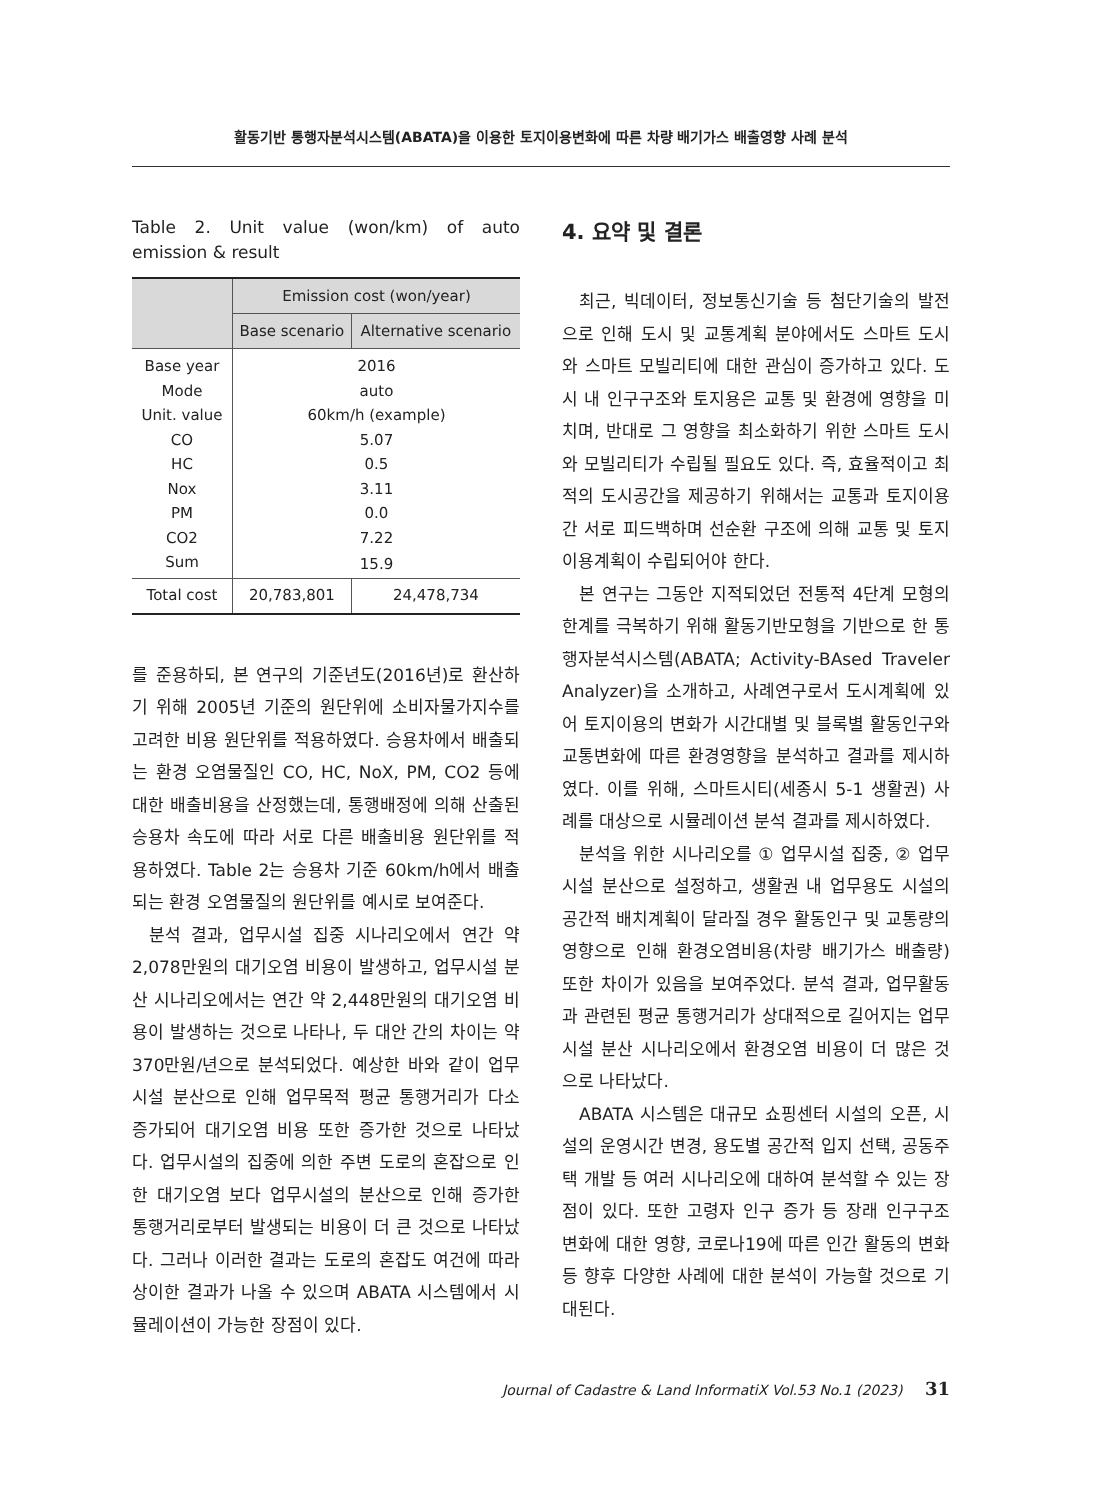활동기반 통행자분석시스템(ABATA)을 이용한 토지이용변화에 따른 차량 배기가스 배출영향 사례 분석
Table 2. Unit value (won/km) of auto emission & result
| | Emission cost (won/year) | |
| --- | --- | --- |
| | Base scenario | Alternative scenario |
| Base year | 2016 | |
| Mode | auto | |
| Unit. value | 60km/h (example) | |
| CO | 5.07 | |
| HC | 0.5 | |
| Nox | 3.11 | |
| PM | 0.0 | |
| CO2 | 7.22 | |
| Sum | 15.9 | |
| Total cost | 20,783,801 | 24,478,734 |
를 준용하되, 본 연구의 기준년도(2016년)로 환산하기 위해 2005년 기준의 원단위에 소비자물가지수를 고려한 비용 원단위를 적용하였다. 승용차에서 배출되는 환경 오염물질인 CO, HC, NoX, PM, CO2 등에 대한 배출비용을 산정했는데, 통행배정에 의해 산출된 승용차 속도에 따라 서로 다른 배출비용 원단위를 적용하였다. Table 2는 승용차 기준 60km/h에서 배출되는 환경 오염물질의 원단위를 예시로 보여준다.
분석 결과, 업무시설 집중 시나리오에서 연간 약 2,078만원의 대기오염 비용이 발생하고, 업무시설 분산 시나리오에서는 연간 약 2,448만원의 대기오염 비용이 발생하는 것으로 나타나, 두 대안 간의 차이는 약 370만원/년으로 분석되었다. 예상한 바와 같이 업무시설 분산으로 인해 업무목적 평균 통행거리가 다소 증가되어 대기오염 비용 또한 증가한 것으로 나타났다. 업무시설의 집중에 의한 주변 도로의 혼잡으로 인한 대기오염 보다 업무시설의 분산으로 인해 증가한 통행거리로부터 발생되는 비용이 더 큰 것으로 나타났다. 그러나 이러한 결과는 도로의 혼잡도 여건에 따라 상이한 결과가 나올 수 있으며 ABATA 시스템에서 시뮬레이션이 가능한 장점이 있다.
4. 요약 및 결론
최근, 빅데이터, 정보통신기술 등 첨단기술의 발전으로 인해 도시 및 교통계획 분야에서도 스마트 도시와 스마트 모빌리티에 대한 관심이 증가하고 있다. 도시 내 인구구조와 토지용은 교통 및 환경에 영향을 미치며, 반대로 그 영향을 최소화하기 위한 스마트 도시와 모빌리티가 수립될 필요도 있다. 즉, 효율적이고 최적의 도시공간을 제공하기 위해서는 교통과 토지이용간 서로 피드백하며 선순환 구조에 의해 교통 및 토지이용계획이 수립되어야 한다.
본 연구는 그동안 지적되었던 전통적 4단계 모형의 한계를 극복하기 위해 활동기반모형을 기반으로 한 통행자분석시스템(ABATA; Activity-BAsed Traveler Analyzer)을 소개하고, 사례연구로서 도시계획에 있어 토지이용의 변화가 시간대별 및 블록별 활동인구와 교통변화에 따른 환경영향을 분석하고 결과를 제시하였다. 이를 위해, 스마트시티(세종시 5-1 생활권) 사례를 대상으로 시뮬레이션 분석 결과를 제시하였다.
분석을 위한 시나리오를 ① 업무시설 집중, ② 업무시설 분산으로 설정하고, 생활권 내 업무용도 시설의 공간적 배치계획이 달라질 경우 활동인구 및 교통량의 영향으로 인해 환경오염비용(차량 배기가스 배출량) 또한 차이가 있음을 보여주었다. 분석 결과, 업무활동과 관련된 평균 통행거리가 상대적으로 길어지는 업무시설 분산 시나리오에서 환경오염 비용이 더 많은 것으로 나타났다.
ABATA 시스템은 대규모 쇼핑센터 시설의 오픈, 시설의 운영시간 변경, 용도별 공간적 입지 선택, 공동주택 개발 등 여러 시나리오에 대하여 분석할 수 있는 장점이 있다. 또한 고령자 인구 증가 등 장래 인구구조 변화에 대한 영향, 코로나19에 따른 인간 활동의 변화 등 향후 다양한 사례에 대한 분석이 가능할 것으로 기대된다.
Journal of Cadastre & Land InformatiX Vol.53 No.1 (2023) 31